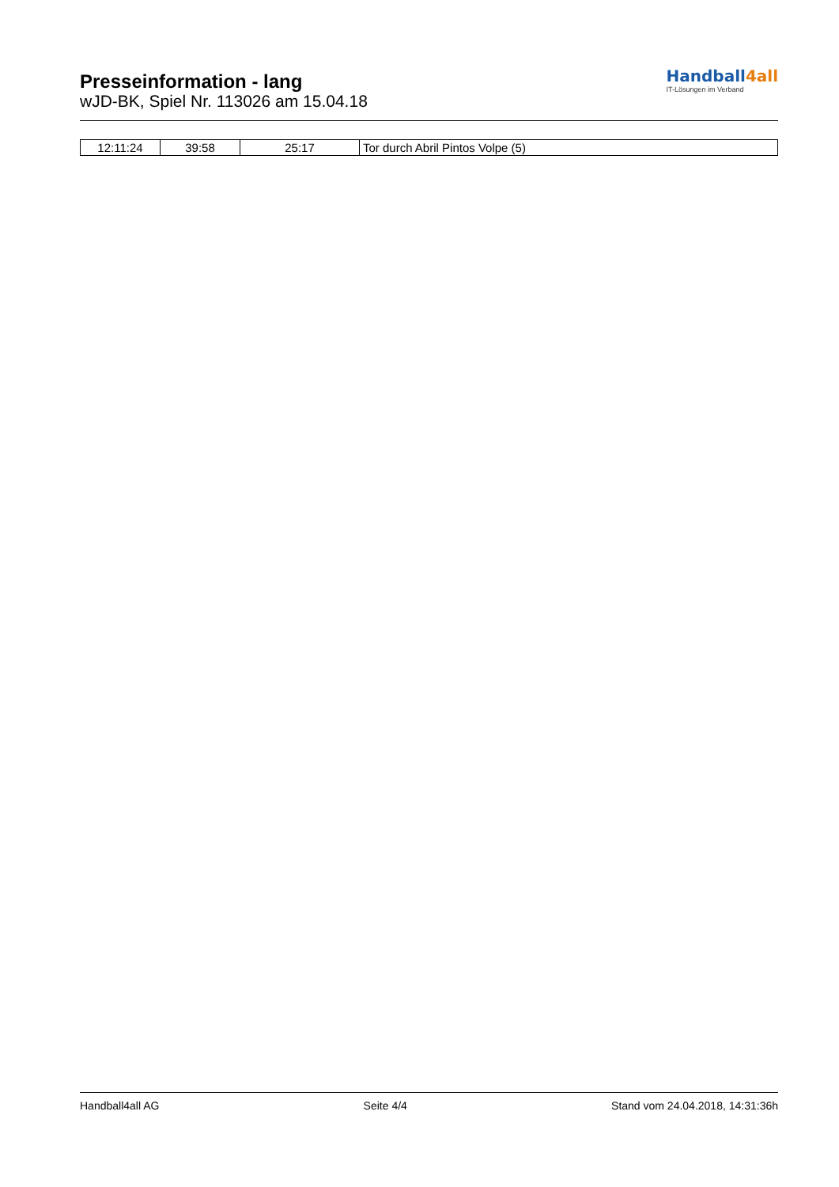Presseinformation - lang
wJD-BK, Spiel Nr. 113026 am 15.04.18
Handball4all
IT-Lösungen im Verband
| 12:11:24 | 39:58 | 25:17 | Tor durch Abril Pintos Volpe (5) |
Handball4all AG Seite 4/4 Stand vom 24.04.2018, 14:31:36h